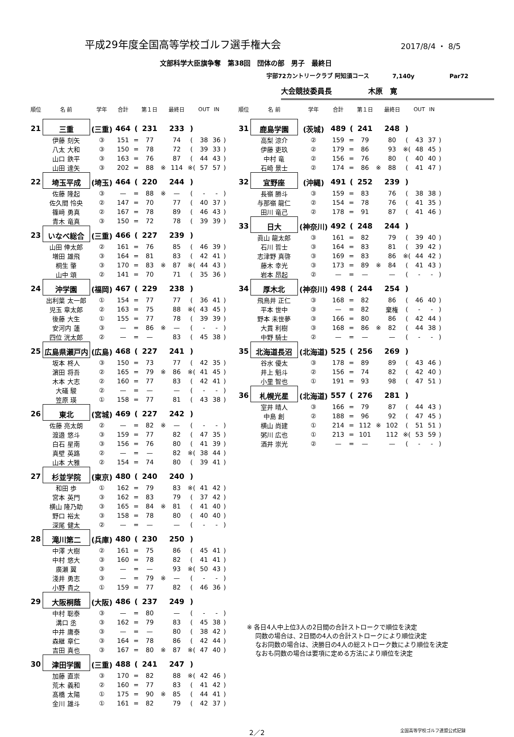平成29年度全国高等学校ゴルフ選手権大会
2017/8/4 ・ 8/5
文部科学大臣旗争奪　第38回　団体の部　男子　最終日
宇部72カントリークラブ 阿知須コース　　　　7,140y　　　　　　Par72
大会競技委員長　　　　　木原　寛
| 順位 | 名 前 | 学年 | 合計 | | 第１日 | | 最終日 | | OUT | IN | |
| --- | --- | --- | --- | --- | --- | --- | --- | --- | --- | --- | --- |
| 21 | 三重 | (三重) | 464 | ( | 231 | | 233 | ) | | | |
| | 伊藤 刻矢 | ③ | 151 | = | 77 | | 74 | ( | 38 | 36 | ) |
| | 八太 大和 | ③ | 150 | = | 78 | | 72 | ( | 39 | 33 | ) |
| | 山口 鉄平 | ③ | 163 | = | 76 | | 87 | ( | 44 | 43 | ) |
| | 山田 達矢 | ③ | 202 | = | 88 | ※ | 114 | ※( | 57 | 57 | ) |
| 22 | 埼玉平成 | (埼玉) | 464 | ( | 220 | | 244 | ) | | | |
| | 佐藤 隆起 | ③ | — | = | 88 | ※ | — | ( | - | - | ) |
| | 佐久間 怜央 | ② | 147 | = | 70 | | 77 | ( | 40 | 37 | ) |
| | 篠﨑 勇真 | ② | 167 | = | 78 | | 89 | ( | 46 | 43 | ) |
| | 青木 竜真 | ③ | 150 | = | 72 | | 78 | ( | 39 | 39 | ) |
| 23 | いなべ総合 | (三重) | 466 | ( | 227 | | 239 | ) | | | |
| | 山田 倖太郎 | ② | 161 | = | 76 | | 85 | ( | 46 | 39 | ) |
| | 増田 雄飛 | ③ | 164 | = | 81 | | 83 | ( | 42 | 41 | ) |
| | 桐生 肇 | ③ | 170 | = | 83 | ※ | 87 | ※( | 44 | 43 | ) |
| | 山中 頌 | ② | 141 | = | 70 | | 71 | ( | 35 | 36 | ) |
| 24 | 沖学園 | (福岡) | 467 | ( | 229 | | 238 | ) | | | |
| | 出利葉 太一郎 | ① | 154 | = | 77 | | 77 | ( | 36 | 41 | ) |
| | 児玉 章太郎 | ② | 163 | = | 75 | | 88 | ※( | 43 | 45 | ) |
| | 後藤 大生 | ① | 155 | = | 77 | | 78 | ( | 39 | 39 | ) |
| | 安河内 蓮 | ③ | — | = | 86 | ※ | — | ( | - | - | ) |
| | 四位 洸太郎 | ② | — | = | — | | 83 | ( | 45 | 38 | ) |
| 25 | 広島県瀬戸内 | (広島) | 468 | ( | 227 | | 241 | ) | | | |
| | 坂本 柊人 | ③ | 150 | = | 73 | | 77 | ( | 42 | 35 | ) |
| | 濵田 将吾 | ② | 165 | = | 79 | ※ | 86 | ※( | 41 | 45 | ) |
| | 木本 大志 | ② | 160 | = | 77 | | 83 | ( | 42 | 41 | ) |
| | 大礒 駿 | ② | — | = | — | | — | ( | - | - | ) |
| | 笠原 瑛 | ① | 158 | = | 77 | | 81 | ( | 43 | 38 | ) |
| 26 | 東北 | (宮城) | 469 | ( | 227 | | 242 | ) | | | |
| | 佐藤 亮太朗 | ② | — | = | 82 | ※ | — | ( | - | - | ) |
| | 渡邉 悠斗 | ③ | 159 | = | 77 | | 82 | ( | 47 | 35 | ) |
| | 白石 星南 | ③ | 156 | = | 76 | | 80 | ( | 41 | 39 | ) |
| | 真壁 英路 | ② | — | = | — | | 82 | ※( | 38 | 44 | ) |
| | 山本 大雅 | ② | 154 | = | 74 | | 80 | ( | 39 | 41 | ) |
| 27 | 杉並学院 | (東京) | 480 | ( | 240 | | 240 | ) | | | |
| | 和田 歩 | ① | 162 | = | 79 | | 83 | ※( | 41 | 42 | ) |
| | 宮本 英門 | ③ | 162 | = | 83 | | 79 | ( | 37 | 42 | ) |
| | 横山 隆乃助 | ③ | 165 | = | 84 | ※ | 81 | ( | 41 | 40 | ) |
| | 野口 裕太 | ③ | 158 | = | 78 | | 80 | ( | 40 | 40 | ) |
| | 深尾 健太 | ② | — | = | — | | — | ( | - | - | ) |
| 28 | 滝川第二 | (兵庫) | 480 | ( | 230 | | 250 | ) | | | |
| | 中澤 大樹 | ② | 161 | = | 75 | | 86 | ( | 45 | 41 | ) |
| | 中村 悠大 | ③ | 160 | = | 78 | | 82 | ( | 41 | 41 | ) |
| | 廣瀬 翼 | ③ | — | = | — | | 93 | ※( | 50 | 43 | ) |
| | 淺井 勇志 | ③ | — | = | 79 | ※ | — | ( | - | - | ) |
| | 小野 貴之 | ① | 159 | = | 77 | | 82 | ( | 46 | 36 | ) |
| 29 | 大阪桐蔭 | (大阪) | 486 | ( | 237 | | 249 | ) | | | |
| | 中村 聡泰 | ③ | — | = | 80 | | — | ( | - | - | ) |
| | 溝口 丞 | ③ | 162 | = | 79 | | 83 | ( | 45 | 38 | ) |
| | 中井 庸泰 | ③ | — | = | — | | 80 | ( | 38 | 42 | ) |
| | 森継 章仁 | ③ | 164 | = | 78 | | 86 | ( | 42 | 44 | ) |
| | 吉田 真也 | ③ | 167 | = | 80 | ※ | 87 | ※( | 47 | 40 | ) |
| 30 | 津田学園 | (三重) | 488 | ( | 241 | | 247 | ) | | | |
| | 加藤 直崇 | ③ | 170 | = | 82 | | 88 | ※( | 42 | 46 | ) |
| | 荒木 義和 | ② | 160 | = | 77 | | 83 | ( | 41 | 42 | ) |
| | 髙橋 太陽 | ① | 175 | = | 90 | ※ | 85 | ( | 44 | 41 | ) |
| | 金川 雄斗 | ① | 161 | = | 82 | | 79 | ( | 42 | 37 | ) |
| 順位 | 名 前 | 学年 | 合計 | | 第１日 | | 最終日 | | OUT | IN | |
| --- | --- | --- | --- | --- | --- | --- | --- | --- | --- | --- | --- |
| 31 | 鹿島学園 | (茨城) | 489 | ( | 241 | | 248 | ) | | | |
| | 高梨 涼介 | ② | 159 | = | 79 | | 80 | ( | 43 | 37 | ) |
| | 伊藤 吏玖 | ② | 179 | = | 86 | | 93 | ※( | 48 | 45 | ) |
| | 中村 竜 | ② | 156 | = | 76 | | 80 | ( | 40 | 40 | ) |
| | 石崎 景士 | ② | 174 | = | 86 | ※ | 88 | ( | 41 | 47 | ) |
| 32 | 宜野座 | (沖縄) | 491 | ( | 252 | | 239 | ) | | | |
| | 長嶺 勝斗 | ③ | 159 | = | 83 | | 76 | ( | 38 | 38 | ) |
| | 与那嶺 龍仁 | ② | 154 | = | 78 | | 76 | ( | 41 | 35 | ) |
| | 田川 竜己 | ② | 178 | = | 91 | | 87 | ( | 41 | 46 | ) |
| 33 | 日大 | (神奈川) | 492 | ( | 248 | | 244 | ) | | | |
| | 眞山 龍太郎 | ③ | 161 | = | 82 | | 79 | ( | 39 | 40 | ) |
| | 石川 哲士 | ③ | 164 | = | 83 | | 81 | ( | 39 | 42 | ) |
| | 志津野 真啓 | ③ | 169 | = | 83 | | 86 | ※( | 44 | 42 | ) |
| | 藤木 幸光 | ③ | 173 | = | 89 | ※ | 84 | ( | 41 | 43 | ) |
| | 岩本 昂起 | ② | — | = | — | | — | ( | - | - | ) |
| 34 | 厚木北 | (神奈川) | 498 | ( | 244 | | 254 | ) | | | |
| | 飛鳥井 正仁 | ③ | 168 | = | 82 | | 86 | ( | 46 | 40 | ) |
| | 平本 世中 | ③ | — | = | 82 | | 棄権 | ( | - | - | ) |
| | 野本 未世夢 | ③ | 166 | = | 80 | | 86 | ( | 42 | 44 | ) |
| | 大貫 利樹 | ③ | 168 | = | 86 | ※ | 82 | ( | 44 | 38 | ) |
| | 中野 騎士 | ② | — | = | — | | — | ( | - | - | ) |
| 35 | 北海道長沼 | (北海道) | 525 | ( | 256 | | 269 | ) | | | |
| | 谷水 優太 | ③ | 178 | = | 89 | | 89 | ( | 43 | 46 | ) |
| | 井上 魁斗 | ② | 156 | = | 74 | | 82 | ( | 42 | 40 | ) |
| | 小里 智也 | ① | 191 | = | 93 | | 98 | ( | 47 | 51 | ) |
| 36 | 札幌光星 | (北海道) | 557 | ( | 276 | | 281 | ) | | | |
| | 室井 晴人 | ③ | 166 | = | 79 | | 87 | ( | 44 | 43 | ) |
| | 中島 創 | ② | 188 | = | 96 | | 92 | ( | 47 | 45 | ) |
| | 横山 尚建 | ① | 214 | = | 112 | ※ | 102 | ( | 51 | 51 | ) |
| | 粥川 広也 | ① | 213 | = | 101 | | 112 | ※( | 53 | 59 | ) |
| | 酒井 崇光 | ② | — | = | — | | — | ( | - | - | ) |
※ 各日4人中上位3人の2日間の合計ストロークで順位を決定
　 同数の場合は、2日間の4人の合計ストロークにより順位決定
　 なお同数の場合は、決勝日の4人の総ストローク数により順位を決定
　 なおも同数の場合は要項に定める方法により順位を決定
2／2 全国高等学校ゴルフ連盟公式記録